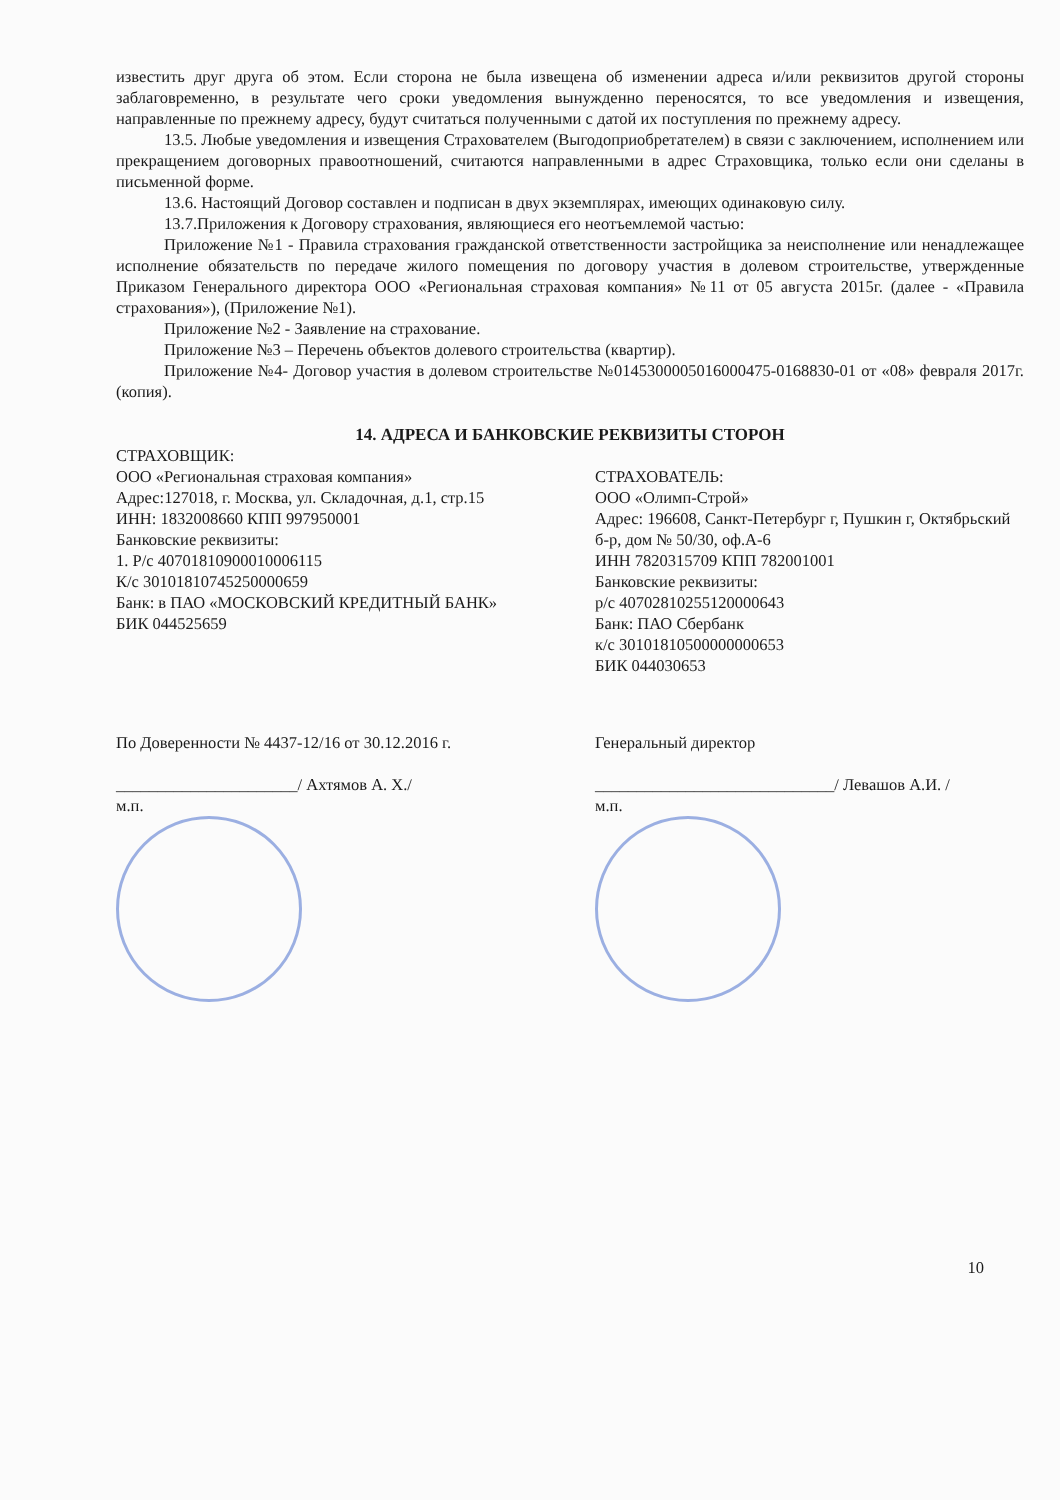известить друг друга об этом. Если сторона не была извещена об изменении адреса и/или реквизитов другой стороны заблаговременно, в результате чего сроки уведомления вынужденно переносятся, то все уведомления и извещения, направленные по прежнему адресу, будут считаться полученными с датой их поступления по прежнему адресу.
13.5. Любые уведомления и извещения Страхователем (Выгодоприобретателем) в связи с заключением, исполнением или прекращением договорных правоотношений, считаются направленными в адрес Страховщика, только если они сделаны в письменной форме.
13.6. Настоящий Договор составлен и подписан в двух экземплярах, имеющих одинаковую силу.
13.7.Приложения к Договору страхования, являющиеся его неотъемлемой частью:
Приложение №1 - Правила страхования гражданской ответственности застройщика за неисполнение или ненадлежащее исполнение обязательств по передаче жилого помещения по договору участия в долевом строительстве, утвержденные Приказом Генерального директора ООО «Региональная страховая компания» №11 от 05 августа 2015г. (далее - «Правила страхования»), (Приложение №1).
Приложение №2 - Заявление на страхование.
Приложение №3 – Перечень объектов долевого строительства (квартир).
Приложение №4- Договор участия в долевом строительстве №0145300005016000475-0168830-01 от «08» февраля 2017г. (копия).
14. АДРЕСА И БАНКОВСКИЕ РЕКВИЗИТЫ СТОРОН
СТРАХОВЩИК:
ООО «Региональная страховая компания»
Адрес:127018, г. Москва, ул. Складочная, д.1, стр.15
ИНН: 1832008660 КПП 997950001
Банковские реквизиты:
1. Р/с 40701810900010006115
К/с 30101810745250000659
Банк: в ПАО «МОСКОВСКИЙ КРЕДИТНЫЙ БАНК»
БИК 044525659
СТРАХОВАТЕЛЬ:
ООО «Олимп-Строй»
Адрес: 196608, Санкт-Петербург г, Пушкин г, Октябрьский б-р, дом № 50/30, оф.А-6
ИНН 7820315709 КПП 782001001
Банковские реквизиты:
р/с 40702810255120000643
Банк: ПАО Сбербанк
к/с 30101810500000000653
БИК 044030653
По Доверенности № 4437-12/16 от 30.12.2016 г.
______________________/ Ахтямов А. Х./
м.п.
Генеральный директор
_____________________________/ Левашов А.И. /
м.п.
10